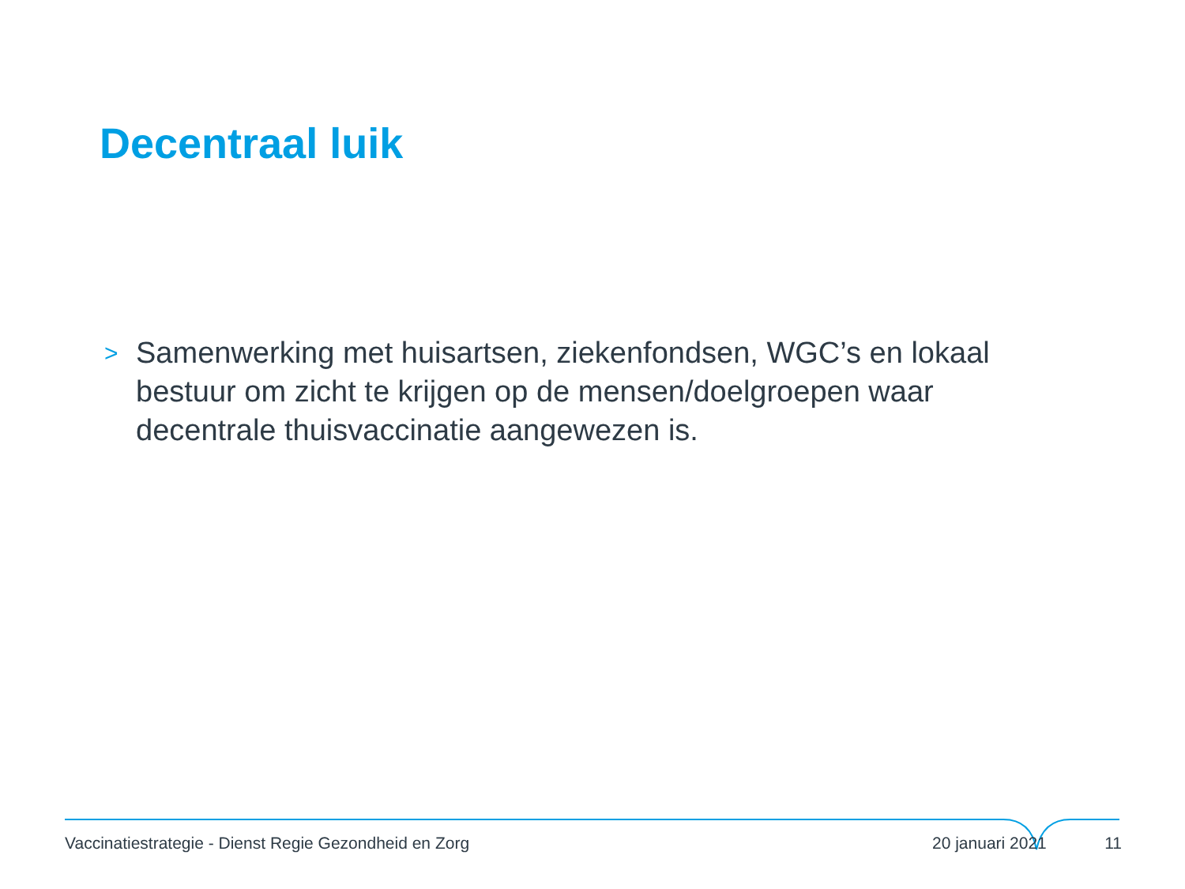Decentraal luik
> Samenwerking met huisartsen, ziekenfondsen, WGC’s en lokaal bestuur om zicht te krijgen op de mensen/doelgroepen waar decentrale thuisvaccinatie aangewezen is.
Vaccinatiestrategie - Dienst Regie Gezondheid en Zorg 20 januari 2021 11